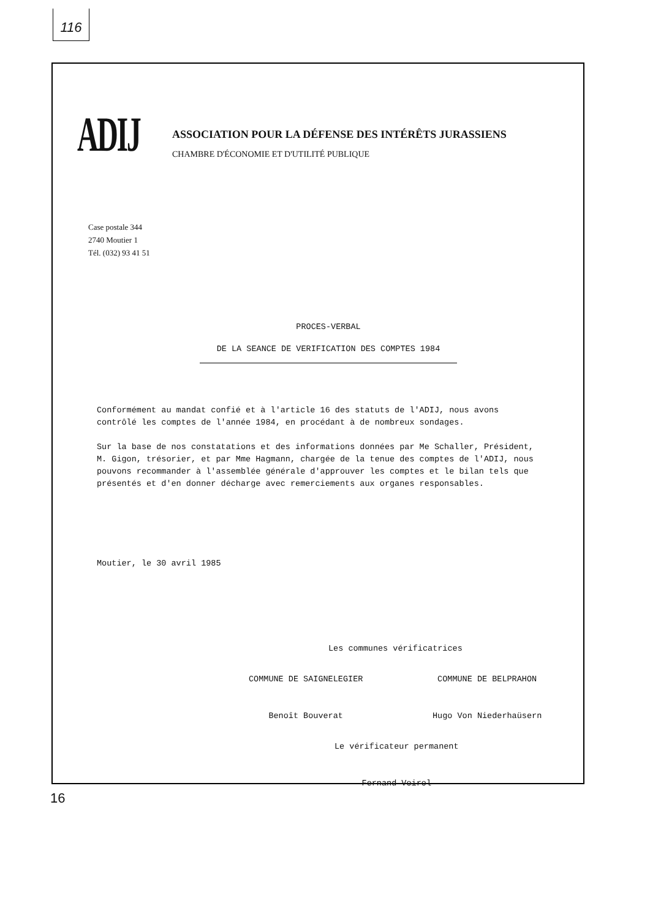116
ADIJ
ASSOCIATION POUR LA DÉFENSE DES INTÉRÊTS JURASSIENS
CHAMBRE D'ÉCONOMIE ET D'UTILITÉ PUBLIQUE
Case postale 344
2740 Moutier 1
Tél. (032) 93 41 51
PROCES-VERBAL
DE LA SEANCE DE VERIFICATION DES COMPTES 1984
Conformément au mandat confié et à l'article 16 des statuts de l'ADIJ, nous avons contrôlé les comptes de l'année 1984, en procédant à de nombreux sondages.
Sur la base de nos constatations et des informations données par Me Schaller, Président, M. Gigon, trésorier, et par Mme Hagmann, chargée de la tenue des comptes de l'ADIJ, nous pouvons recommander à l'assemblée générale d'approuver les comptes et le bilan tels que présentés et d'en donner décharge avec remerciements aux organes responsables.
Moutier, le 30 avril 1985
Les communes vérificatrices
COMMUNE DE SAIGNELEGIER
Benoît Bouverat
COMMUNE DE BELPRAHON
Hugo Von Niederhaüsern
Le vérificateur permanent
Fernand Voirol
16